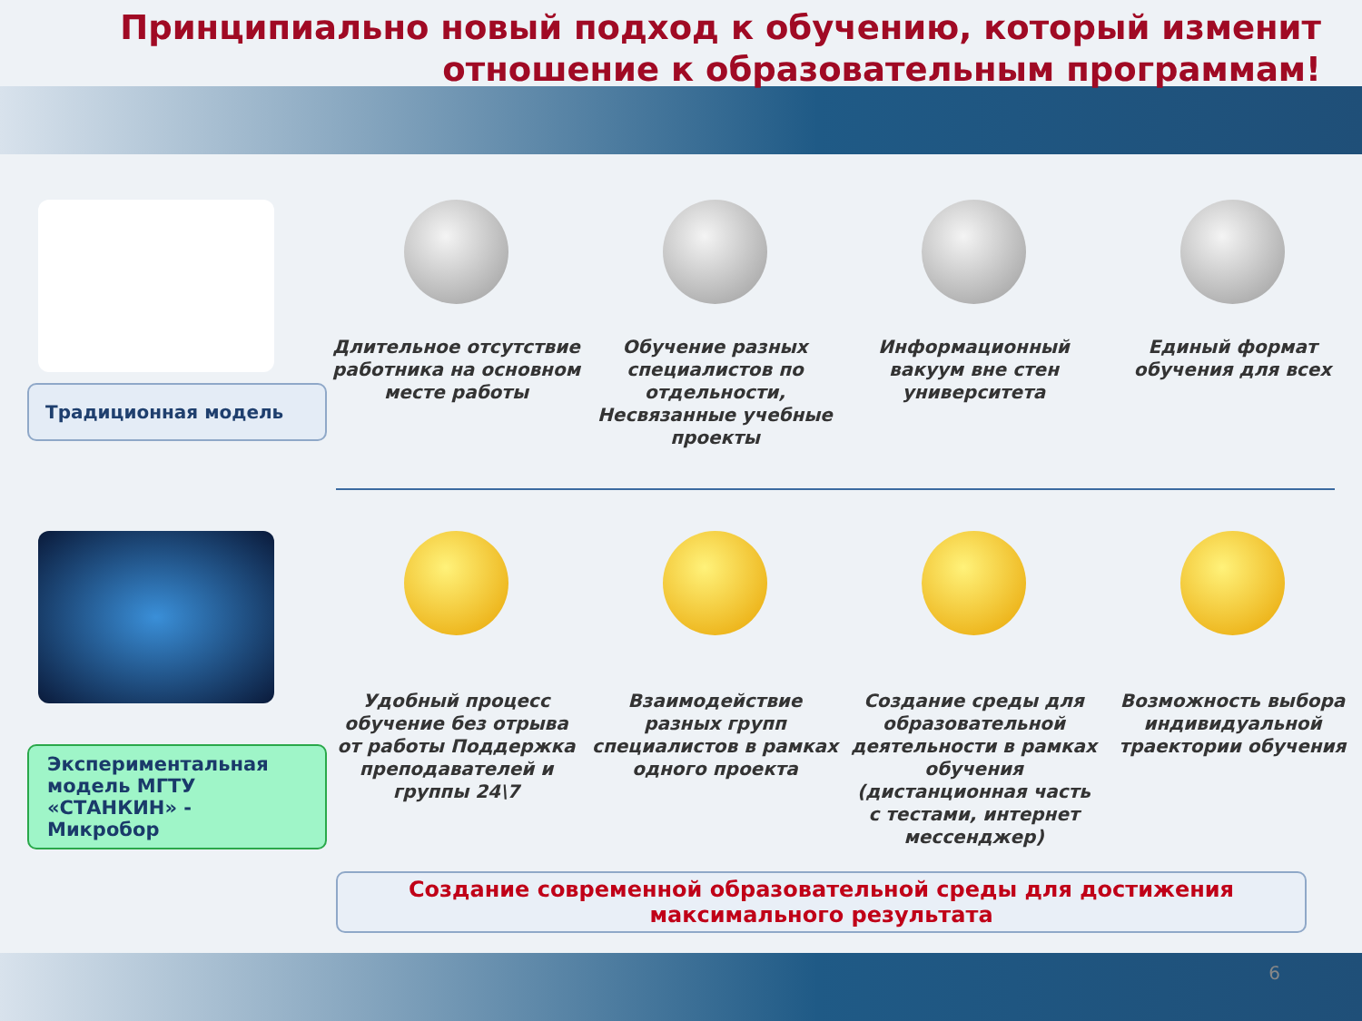Принципиально новый подход к обучению, который изменит отношение к образовательным программам!
Традиционная модель
Длительное отсутствие работника на основном месте работы
Обучение разных специалистов по отдельности, Несвязанные учебные проекты
Информационный вакуум вне стен университета
Единый формат обучения для всех
Экспериментальная модель МГТУ «СТАНКИН» - Микробор
Удобный процесс обучение без отрыва от работы Поддержка преподавателей и группы 24\7
Взаимодействие разных групп специалистов в рамках одного проекта
Создание среды для образовательной деятельности в рамках обучения (дистанционная часть с тестами, интернет мессенджер)
Возможность выбора индивидуальной траектории обучения
Создание современной образовательной среды для достижения максимального результата
6